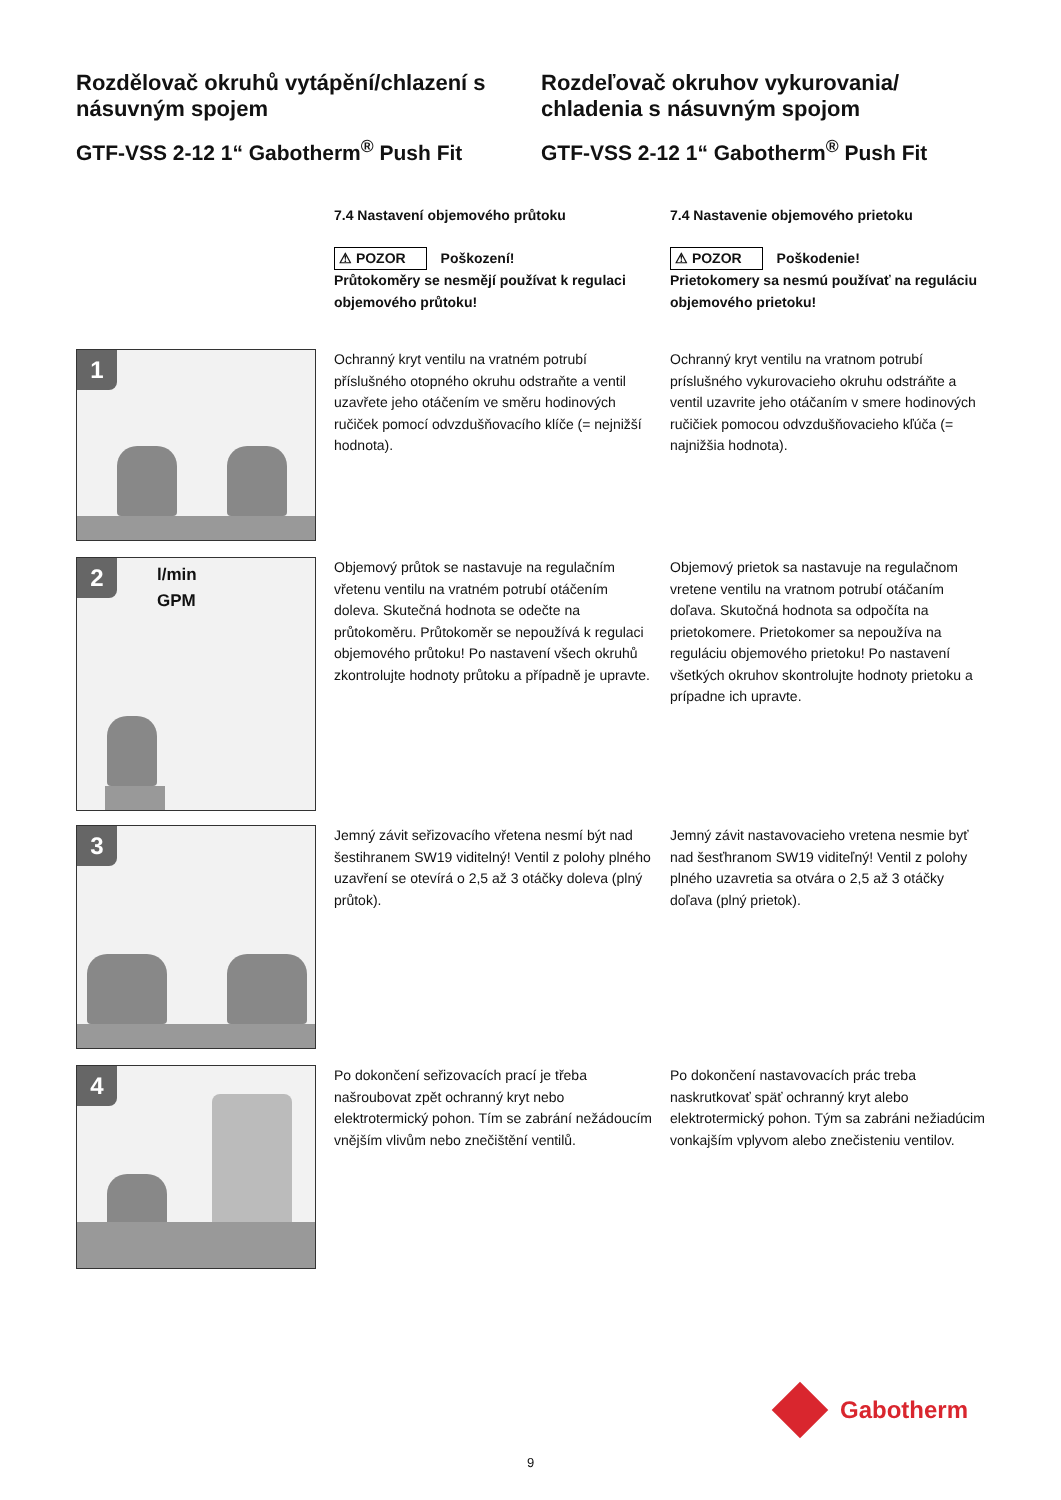Rozdělovač okruhů vytápění/chlazení s násuvným spojem
GTF-VSS 2-12 1“ Gabotherm<sup>®</sup> Push Fit
Rozdeľovač okruhov vykurovania/ chladenia s násuvným spojom
GTF-VSS 2-12 1“ Gabotherm<sup>®</sup> Push Fit
7.4 Nastavení objemového průtoku
⚠ POZOR Poškození!
Průtokoměry se nesmějí používat k regulaci objemového průtoku!
7.4 Nastavenie objemového prietoku
⚠ POZOR Poškodenie!
Prietokomery sa nesmú používať na reguláciu objemového prietoku!
1
Ochranný kryt ventilu na vratném potrubí příslušného otopného okruhu odstraňte a ventil uzavřete jeho otáčením ve směru hodinových ručiček pomocí odvzdušňovacího klíče (= nejnižší hodnota).
Ochranný kryt ventilu na vratnom potrubí príslušného vykurovacieho okruhu odstráňte a ventil uzavrite jeho otáčaním v smere hodinových ručičiek pomocou odvzdušňovacieho kľúča (= najnižšia hodnota).
2
l/min
GPM
Objemový průtok se nastavuje na regulačním vřetenu ventilu na vratném potrubí otáčením doleva. Skutečná hodnota se odečte na průtokoměru. Průtokoměr se nepoužívá k regulaci objemového průtoku! Po nastavení všech okruhů zkontrolujte hodnoty průtoku a případně je upravte.
Objemový prietok sa nastavuje na regulačnom vretene ventilu na vratnom potrubí otáčaním doľava. Skutočná hodnota sa odpočíta na prietokomere. Prietokomer sa nepoužíva na reguláciu objemového prietoku! Po nastavení všetkých okruhov skontrolujte hodnoty prietoku a prípadne ich upravte.
3
Jemný závit seřizovacího vřetena nesmí být nad šestihranem SW19 viditelný! Ventil z polohy plného uzavření se otevírá o 2,5 až 3 otáčky doleva (plný průtok).
Jemný závit nastavovacieho vretena nesmie byť nad šesťhranom SW19 viditeľný! Ventil z polohy plného uzavretia sa otvára o 2,5 až 3 otáčky doľava (plný prietok).
4
Po dokončení seřizovacích prací je třeba našroubovat zpět ochranný kryt nebo elektrotermický pohon. Tím se zabrání nežádoucím vnějším vlivům nebo znečištění ventilů.
Po dokončení nastavovacích prác treba naskrutkovať späť ochranný kryt alebo elektrotermický pohon. Tým sa zabráni nežiadúcim vonkajším vplyvom alebo znečisteniu ventilov.
Gabotherm
9